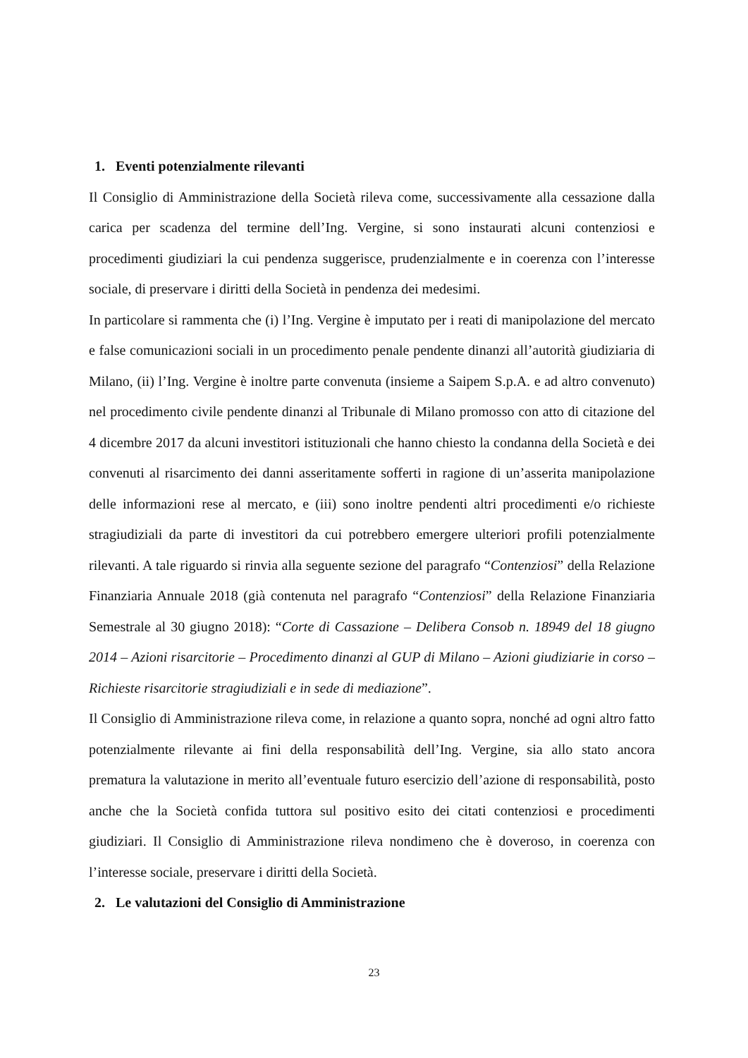1. Eventi potenzialmente rilevanti
Il Consiglio di Amministrazione della Società rileva come, successivamente alla cessazione dalla carica per scadenza del termine dell’Ing. Vergine, si sono instaurati alcuni contenziosi e procedimenti giudiziari la cui pendenza suggerisce, prudenzialmente e in coerenza con l’interesse sociale, di preservare i diritti della Società in pendenza dei medesimi.
In particolare si rammenta che (i) l’Ing. Vergine è imputato per i reati di manipolazione del mercato e false comunicazioni sociali in un procedimento penale pendente dinanzi all’autorità giudiziaria di Milano, (ii) l’Ing. Vergine è inoltre parte convenuta (insieme a Saipem S.p.A. e ad altro convenuto) nel procedimento civile pendente dinanzi al Tribunale di Milano promosso con atto di citazione del 4 dicembre 2017 da alcuni investitori istituzionali che hanno chiesto la condanna della Società e dei convenuti al risarcimento dei danni asseritamente sofferti in ragione di un’asserita manipolazione delle informazioni rese al mercato, e (iii) sono inoltre pendenti altri procedimenti e/o richieste stragiudiziali da parte di investitori da cui potrebbero emergere ulteriori profili potenzialmente rilevanti. A tale riguardo si rinvia alla seguente sezione del paragrafo “Contenziosi” della Relazione Finanziaria Annuale 2018 (già contenuta nel paragrafo “Contenziosi” della Relazione Finanziaria Semestrale al 30 giugno 2018): “Corte di Cassazione – Delibera Consob n. 18949 del 18 giugno 2014 – Azioni risarcitorie – Procedimento dinanzi al GUP di Milano – Azioni giudiziarie in corso – Richieste risarcitorie stragiudiziali e in sede di mediazione”.
Il Consiglio di Amministrazione rileva come, in relazione a quanto sopra, nonché ad ogni altro fatto potenzialmente rilevante ai fini della responsabilità dell’Ing. Vergine, sia allo stato ancora prematura la valutazione in merito all’eventuale futuro esercizio dell’azione di responsabilità, posto anche che la Società confida tuttora sul positivo esito dei citati contenziosi e procedimenti giudiziari. Il Consiglio di Amministrazione rileva nondimeno che è doveroso, in coerenza con l’interesse sociale, preservare i diritti della Società.
2. Le valutazioni del Consiglio di Amministrazione
23